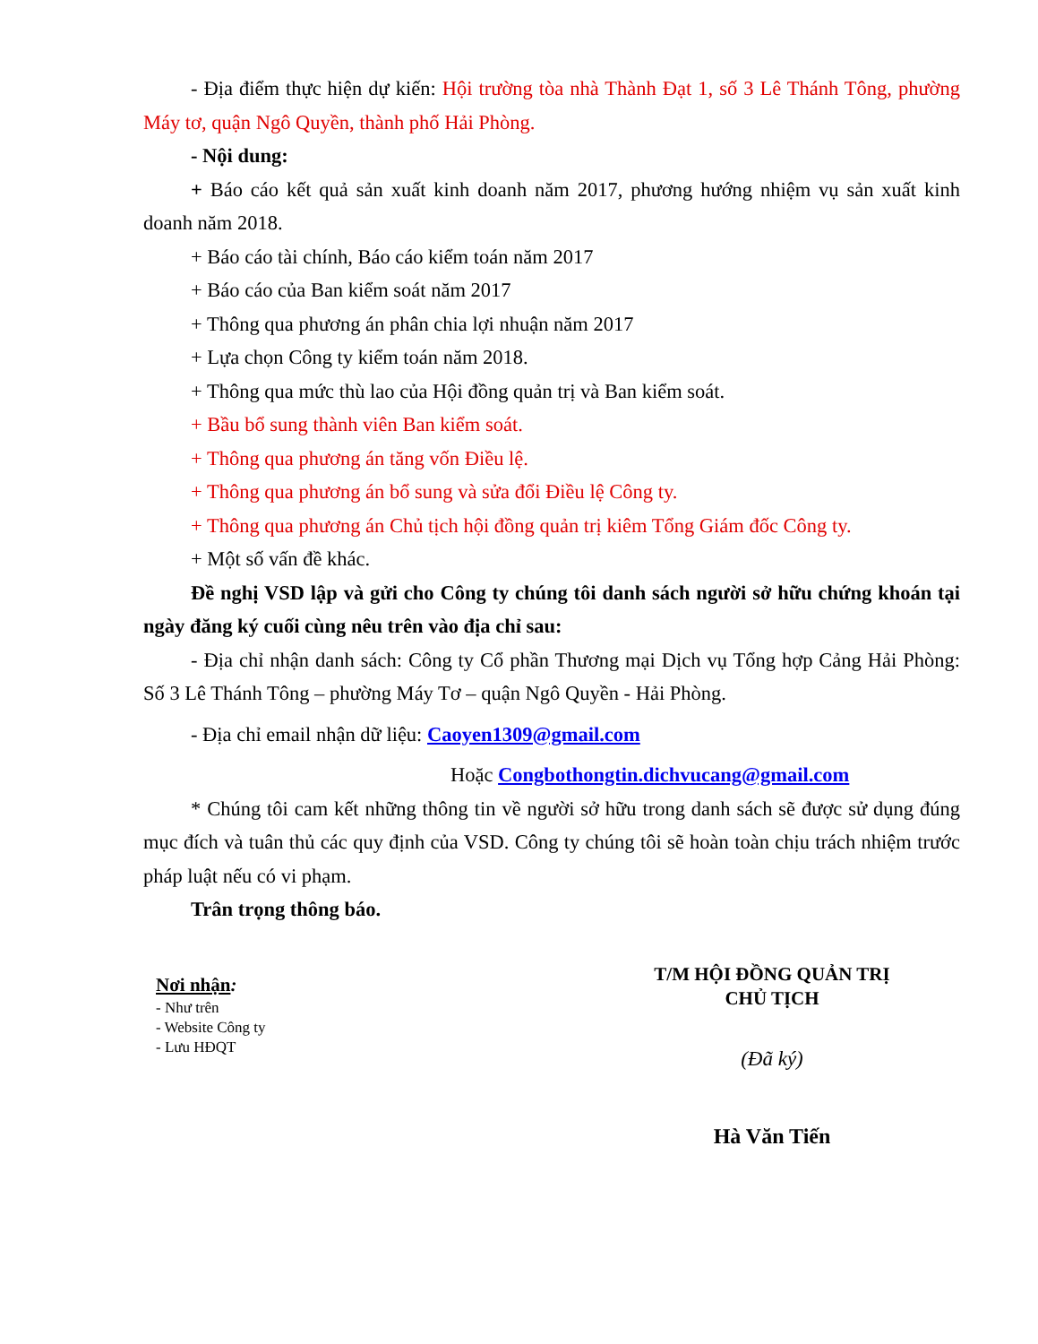- Địa điểm thực hiện dự kiến: Hội trường tòa nhà Thành Đạt 1, số 3 Lê Thánh Tông, phường Máy tơ, quận Ngô Quyền, thành phố Hải Phòng.
- Nội dung:
+ Báo cáo kết quả sản xuất kinh doanh năm 2017, phương hướng nhiệm vụ sản xuất kinh doanh năm 2018.
+ Báo cáo tài chính, Báo cáo kiểm toán năm 2017
+ Báo cáo của Ban kiểm soát năm 2017
+ Thông qua phương án phân chia lợi nhuận năm 2017
+ Lựa chọn Công ty kiểm toán năm 2018.
+ Thông qua mức thù lao của Hội đồng quản trị và Ban kiểm soát.
+ Bầu bổ sung thành viên Ban kiểm soát.
+ Thông qua phương án tăng vốn Điều lệ.
+ Thông qua phương án bổ sung và sửa đổi Điều lệ Công ty.
+ Thông qua phương án Chủ tịch hội đồng quản trị kiêm Tổng Giám đốc Công ty.
+ Một số vấn đề khác.
Đề nghị VSD lập và gửi cho Công ty chúng tôi danh sách người sở hữu chứng khoán tại ngày đăng ký cuối cùng nêu trên vào địa chỉ sau:
- Địa chỉ nhận danh sách: Công ty Cổ phần Thương mại Dịch vụ Tổng hợp Cảng Hải Phòng: Số 3 Lê Thánh Tông – phường Máy Tơ – quận Ngô Quyền - Hải Phòng.
- Địa chỉ email nhận dữ liệu: Caoyen1309@gmail.com
Hoặc Congbothongtin.dichvucang@gmail.com
* Chúng tôi cam kết những thông tin về người sở hữu trong danh sách sẽ được sử dụng đúng mục đích và tuân thủ các quy định của VSD. Công ty chúng tôi sẽ hoàn toàn chịu trách nhiệm trước pháp luật nếu có vi phạm.
Trân trọng thông báo.
Nơi nhận:
- Như trên
- Website Công ty
- Lưu HĐQT
T/M HỘI ĐỒNG QUẢN TRỊ
CHỦ TỊCH
(Đã ký)
Hà Văn Tiến